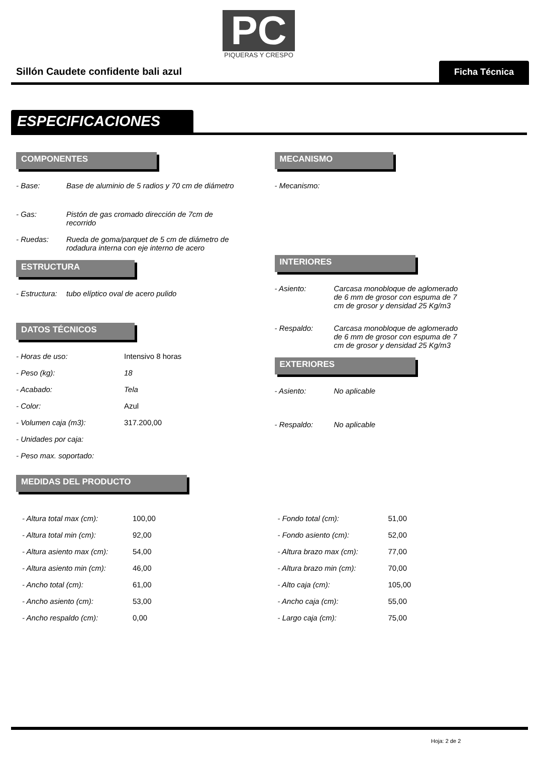PC
PIQUERAS Y CRESPO
Sillón Caudete confidente bali azul
Ficha Técnica
ESPECIFICACIONES
COMPONENTES
- Base: Base de aluminio de 5 radios y 70 cm de diámetro
- Gas: Pistón de gas cromado dirección de 7cm de
recorrido
- Ruedas: Rueda de goma/parquet de 5 cm de diámetro de
rodadura interna con eje interno de acero
ESTRUCTURA
- Estructura: tubo elíptico oval de acero pulido
DATOS TÉCNICOS
- Horas de uso: Intensivo 8 horas
- Peso (kg): 18
- Acabado: Tela
- Color: Azul
- Volumen caja (m3): 317.200,00
- Unidades por caja:
- Peso max. soportado:
MEDIDAS DEL PRODUCTO
MECANISMO
- Mecanismo:
INTERIORES
- Asiento: Carcasa monobloque de aglomerado
de 6 mm de grosor con espuma de 7
cm de grosor y densidad 25 Kg/m3
- Respaldo: Carcasa monobloque de aglomerado
de 6 mm de grosor con espuma de 7
cm de grosor y densidad 25 Kg/m3
EXTERIORES
- Asiento: No aplicable
- Respaldo: No aplicable
- Altura total max (cm): 100,00
- Altura total min (cm): 92,00
- Altura asiento max (cm): 54,00
- Altura asiento min (cm): 46,00
- Ancho total (cm): 61,00
- Ancho asiento (cm): 53,00
- Ancho respaldo (cm): 0,00
- Fondo total (cm): 51,00
- Fondo asiento (cm): 52,00
- Altura brazo max (cm): 77,00
- Altura brazo min (cm): 70,00
- Alto caja (cm): 105,00
- Ancho caja (cm): 55,00
- Largo caja (cm): 75,00
Hoja: 2 de 2